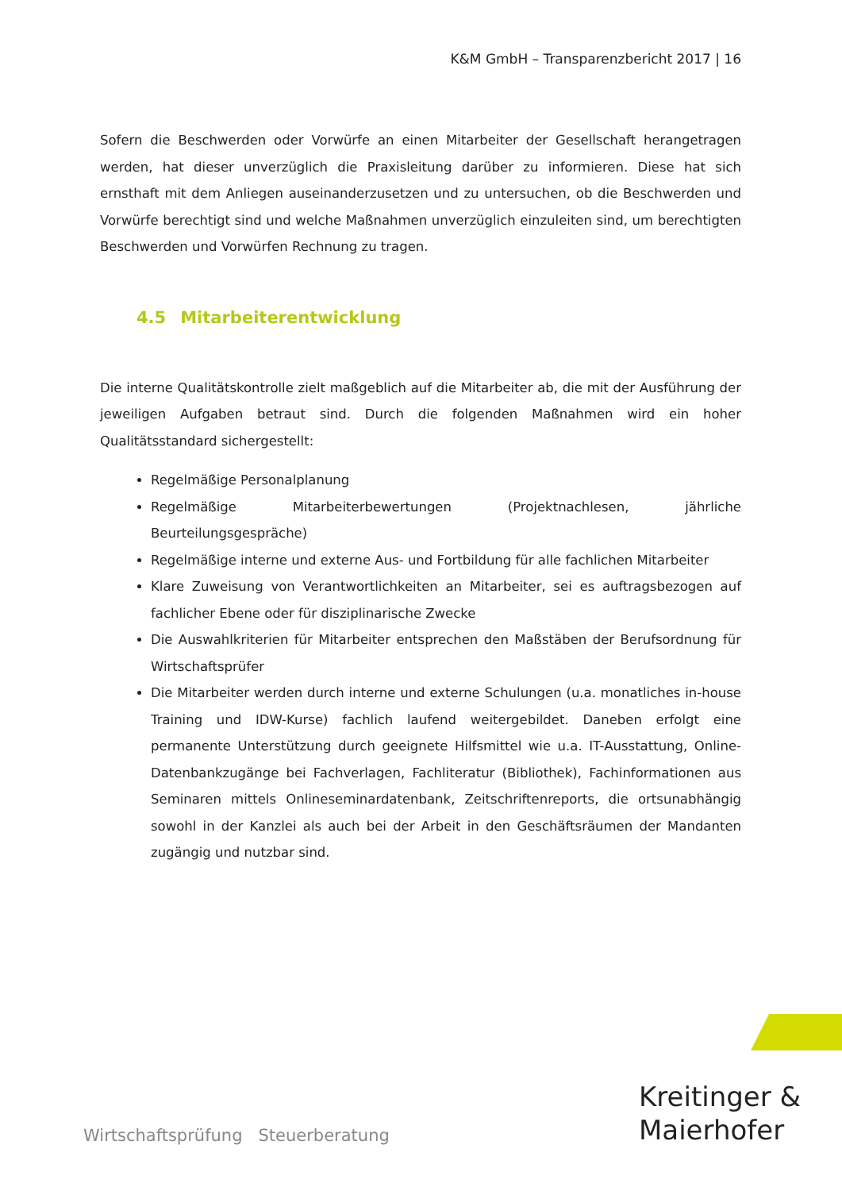K&M GmbH – Transparenzbericht 2017 | 16
Sofern die Beschwerden oder Vorwürfe an einen Mitarbeiter der Gesellschaft herangetragen werden, hat dieser unverzüglich die Praxisleitung darüber zu informieren. Diese hat sich ernsthaft mit dem Anliegen auseinanderzusetzen und zu untersuchen, ob die Beschwerden und Vorwürfe berechtigt sind und welche Maßnahmen unverzüglich einzuleiten sind, um berechtigten Beschwerden und Vorwürfen Rechnung zu tragen.
4.5 Mitarbeiterentwicklung
Die interne Qualitätskontrolle zielt maßgeblich auf die Mitarbeiter ab, die mit der Ausführung der jeweiligen Aufgaben betraut sind. Durch die folgenden Maßnahmen wird ein hoher Qualitätsstandard sichergestellt:
Regelmäßige Personalplanung
Regelmäßige Mitarbeiterbewertungen (Projektnachlesen, jährliche Beurteilungsgespräche)
Regelmäßige interne und externe Aus- und Fortbildung für alle fachlichen Mitarbeiter
Klare Zuweisung von Verantwortlichkeiten an Mitarbeiter, sei es auftragsbezogen auf fachlicher Ebene oder für disziplinarische Zwecke
Die Auswahlkriterien für Mitarbeiter entsprechen den Maßstäben der Berufsordnung für Wirtschaftsprüfer
Die Mitarbeiter werden durch interne und externe Schulungen (u.a. monatliches in-house Training und IDW-Kurse) fachlich laufend weitergebildet. Daneben erfolgt eine permanente Unterstützung durch geeignete Hilfsmittel wie u.a. IT-Ausstattung, Online-Datenbankzugänge bei Fachverlagen, Fachliteratur (Bibliothek), Fachinformationen aus Seminaren mittels Onlineseminardatenbank, Zeitschriftenreports, die ortsunabhängig sowohl in der Kanzlei als auch bei der Arbeit in den Geschäftsräumen der Mandanten zugängig und nutzbar sind.
Wirtschaftsprüfung Steuerberatung
Kreitinger &
Maierhofer